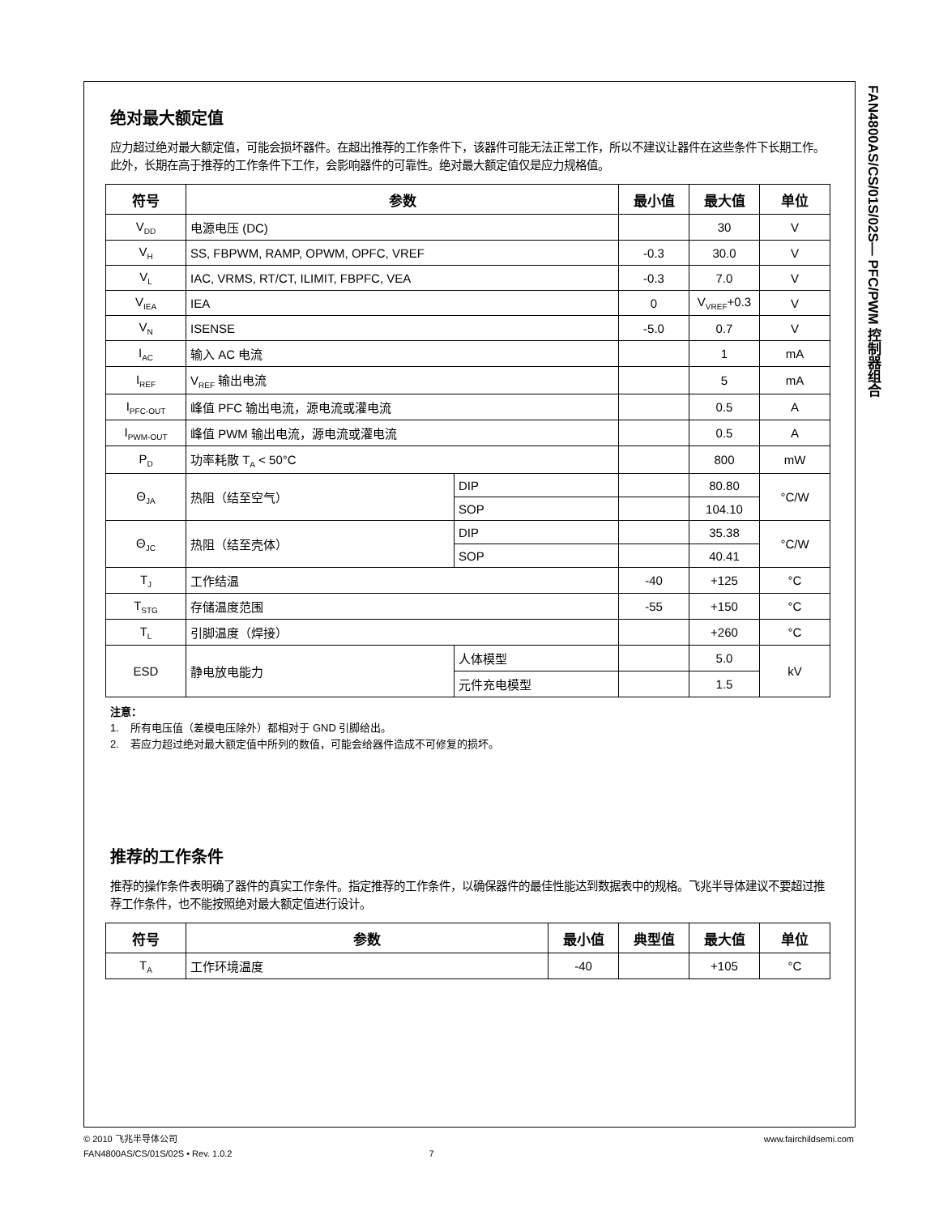FAN4800AS/CS/01S/02S— PFC/PWM 控制器组合
绝对最大额定值
应力超过绝对最大额定值，可能会损坏器件。在超出推荐的工作条件下，该器件可能无法正常工作，所以不建议让器件在这些条件下长期工作。此外，长期在高于推荐的工作条件下工作，会影响器件的可靠性。绝对最大额定值仅是应力规格值。
| 符号 | 参数 | | 最小值 | 最大值 | 单位 |
| --- | --- | --- | --- | --- | --- |
| V<sub>DD</sub> | 电源电压 (DC) | | | 30 | V |
| V<sub>H</sub> | SS, FBPWM, RAMP, OPWM, OPFC, VREF | | -0.3 | 30.0 | V |
| V<sub>L</sub> | IAC, VRMS, RT/CT, ILIMIT, FBPFC, VEA | | -0.3 | 7.0 | V |
| V<sub>IEA</sub> | IEA | | 0 | V<sub>VREF</sub>+0.3 | V |
| V<sub>N</sub> | ISENSE | | -5.0 | 0.7 | V |
| I<sub>AC</sub> | 输入 AC 电流 | | | 1 | mA |
| I<sub>REF</sub> | V<sub>REF</sub> 输出电流 | | | 5 | mA |
| I<sub>PFC-OUT</sub> | 峰值 PFC 输出电流，源电流或灌电流 | | | 0.5 | A |
| I<sub>PWM-OUT</sub> | 峰值 PWM 输出电流，源电流或灌电流 | | | 0.5 | A |
| P<sub>D</sub> | 功率耗散 T<sub>A</sub> < 50°C | | | 800 | mW |
| Θ<sub>JA</sub> | 热阻（结至空气） | DIP | | 80.80 | °C/W |
| | | SOP | | 104.10 | |
| Θ<sub>JC</sub> | 热阻（结至壳体） | DIP | | 35.38 | °C/W |
| | | SOP | | 40.41 | |
| T<sub>J</sub> | 工作结温 | | -40 | +125 | °C |
| T<sub>STG</sub> | 存储温度范围 | | -55 | +150 | °C |
| T<sub>L</sub> | 引脚温度（焊接） | | | +260 | °C |
| ESD | 静电放电能力 | 人体模型 | | 5.0 | kV |
| | | 元件充电模型 | | 1.5 | |
注意：
1. 所有电压值（差模电压除外）都相对于 GND 引脚给出。
2. 若应力超过绝对最大额定值中所列的数值，可能会给器件造成不可修复的损坏。
推荐的工作条件
推荐的操作条件表明确了器件的真实工作条件。指定推荐的工作条件，以确保器件的最佳性能达到数据表中的规格。飞兆半导体建议不要超过推荐工作条件，也不能按照绝对最大额定值进行设计。
| 符号 | 参数 | 最小值 | 典型值 | 最大值 | 单位 |
| --- | --- | --- | --- | --- | --- |
| T<sub>A</sub> | 工作环境温度 | -40 | | +105 | °C |
© 2010 飞兆半导体公司 www.fairchildsemi.com
FAN4800AS/CS/01S/02S • Rev. 1.0.2 7